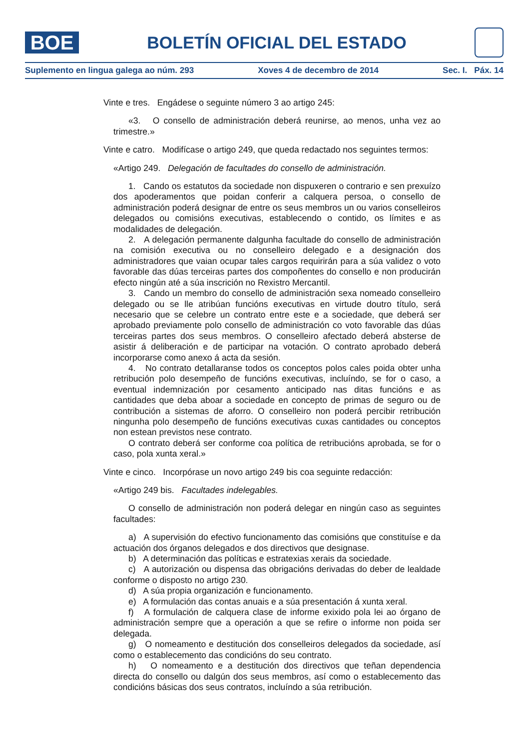BOE
BOLETÍN OFICIAL DEL ESTADO
Suplemento en lingua galega ao núm. 293 Xoves 4 de decembro de 2014 Sec. I. Páx. 14
Vinte e tres. Engádese o seguinte número 3 ao artigo 245:
«3. O consello de administración deberá reunirse, ao menos, unha vez ao trimestre.»
Vinte e catro. Modifícase o artigo 249, que queda redactado nos seguintes termos:
«Artigo 249. Delegación de facultades do consello de administración.
1. Cando os estatutos da sociedade non dispuxeren o contrario e sen prexuízo dos apoderamentos que poidan conferir a calquera persoa, o consello de administración poderá designar de entre os seus membros un ou varios conselleiros delegados ou comisións executivas, establecendo o contido, os límites e as modalidades de delegación.
2. A delegación permanente dalgunha facultade do consello de administración na comisión executiva ou no conselleiro delegado e a designación dos administradores que vaian ocupar tales cargos requirirán para a súa validez o voto favorable das dúas terceiras partes dos compoñentes do consello e non producirán efecto ningún até a súa inscrición no Rexistro Mercantil.
3. Cando un membro do consello de administración sexa nomeado conselleiro delegado ou se lle atribúan funcións executivas en virtude doutro título, será necesario que se celebre un contrato entre este e a sociedade, que deberá ser aprobado previamente polo consello de administración co voto favorable das dúas terceiras partes dos seus membros. O conselleiro afectado deberá absterse de asistir á deliberación e de participar na votación. O contrato aprobado deberá incorporarse como anexo á acta da sesión.
4. No contrato detallaranse todos os conceptos polos cales poida obter unha retribución polo desempeño de funcións executivas, incluíndo, se for o caso, a eventual indemnización por cesamento anticipado nas ditas funcións e as cantidades que deba aboar a sociedade en concepto de primas de seguro ou de contribución a sistemas de aforro. O conselleiro non poderá percibir retribución ningunha polo desempeño de funcións executivas cuxas cantidades ou conceptos non estean previstos nese contrato.
O contrato deberá ser conforme coa política de retribucións aprobada, se for o caso, pola xunta xeral.»
Vinte e cinco. Incorpórase un novo artigo 249 bis coa seguinte redacción:
«Artigo 249 bis. Facultades indelegables.
O consello de administración non poderá delegar en ningún caso as seguintes facultades:
a) A supervisión do efectivo funcionamento das comisións que constituíse e da actuación dos órganos delegados e dos directivos que designase.
b) A determinación das políticas e estratexias xerais da sociedade.
c) A autorización ou dispensa das obrigacións derivadas do deber de lealdade conforme o disposto no artigo 230.
d) A súa propia organización e funcionamento.
e) A formulación das contas anuais e a súa presentación á xunta xeral.
f) A formulación de calquera clase de informe exixido pola lei ao órgano de administración sempre que a operación a que se refire o informe non poida ser delegada.
g) O nomeamento e destitución dos conselleiros delegados da sociedade, así como o establecemento das condicións do seu contrato.
h) O nomeamento e a destitución dos directivos que teñan dependencia directa do consello ou dalgún dos seus membros, así como o establecemento das condicións básicas dos seus contratos, incluíndo a súa retribución.